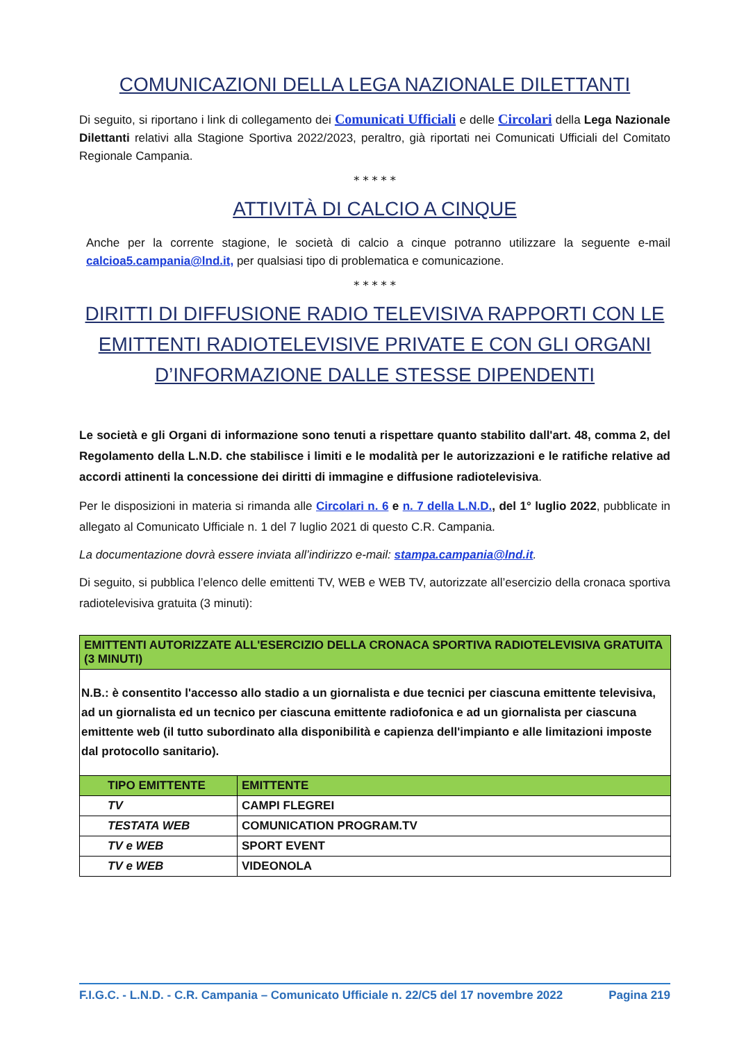COMUNICAZIONI DELLA LEGA NAZIONALE DILETTANTI
Di seguito, si riportano i link di collegamento dei Comunicati Ufficiali e delle Circolari della Lega Nazionale Dilettanti relativi alla Stagione Sportiva 2022/2023, peraltro, già riportati nei Comunicati Ufficiali del Comitato Regionale Campania.
* * * * *
ATTIVITÀ DI CALCIO A CINQUE
Anche per la corrente stagione, le società di calcio a cinque potranno utilizzare la seguente e-mail calcioa5.campania@lnd.it, per qualsiasi tipo di problematica e comunicazione.
* * * * *
DIRITTI DI DIFFUSIONE RADIO TELEVISIVA RAPPORTI CON LE EMITTENTI RADIOTELEVISIVE PRIVATE E CON GLI ORGANI D’INFORMAZIONE DALLE STESSE DIPENDENTI
Le società e gli Organi di informazione sono tenuti a rispettare quanto stabilito dall'art. 48, comma 2, del Regolamento della L.N.D. che stabilisce i limiti e le modalità per le autorizzazioni e le ratifiche relative ad accordi attinenti la concessione dei diritti di immagine e diffusione radiotelevisiva.
Per le disposizioni in materia si rimanda alle Circolari n. 6 e n. 7 della L.N.D., del 1° luglio 2022, pubblicate in allegato al Comunicato Ufficiale n. 1 del 7 luglio 2021 di questo C.R. Campania.
La documentazione dovrà essere inviata all’indirizzo e-mail: stampa.campania@lnd.it.
Di seguito, si pubblica l’elenco delle emittenti TV, WEB e WEB TV, autorizzate all’esercizio della cronaca sportiva radiotelevisiva gratuita (3 minuti):
| EMITTENTI AUTORIZZATE ALL'ESERCIZIO DELLA CRONACA SPORTIVA RADIOTELEVISIVA GRATUITA (3 MINUTI) | |
| --- | --- |
| N.B.: è consentito l'accesso allo stadio a un giornalista e due tecnici per ciascuna emittente televisiva, ad un giornalista ed un tecnico per ciascuna emittente radiofonica e ad un giornalista per ciascuna emittente web (il tutto subordinato alla disponibilità e capienza dell'impianto e alle limitazioni imposte dal protocollo sanitario). | |
| TIPO EMITTENTE | EMITTENTE |
| TV | CAMPI FLEGREI |
| TESTATA WEB | COMUNICATION PROGRAM.TV |
| TV e WEB | SPORT EVENT |
| TV e WEB | VIDEONOLA |
F.I.G.C. - L.N.D. - C.R. Campania – Comunicato Ufficiale n. 22/C5 del 17 novembre 2022 Pagina 219